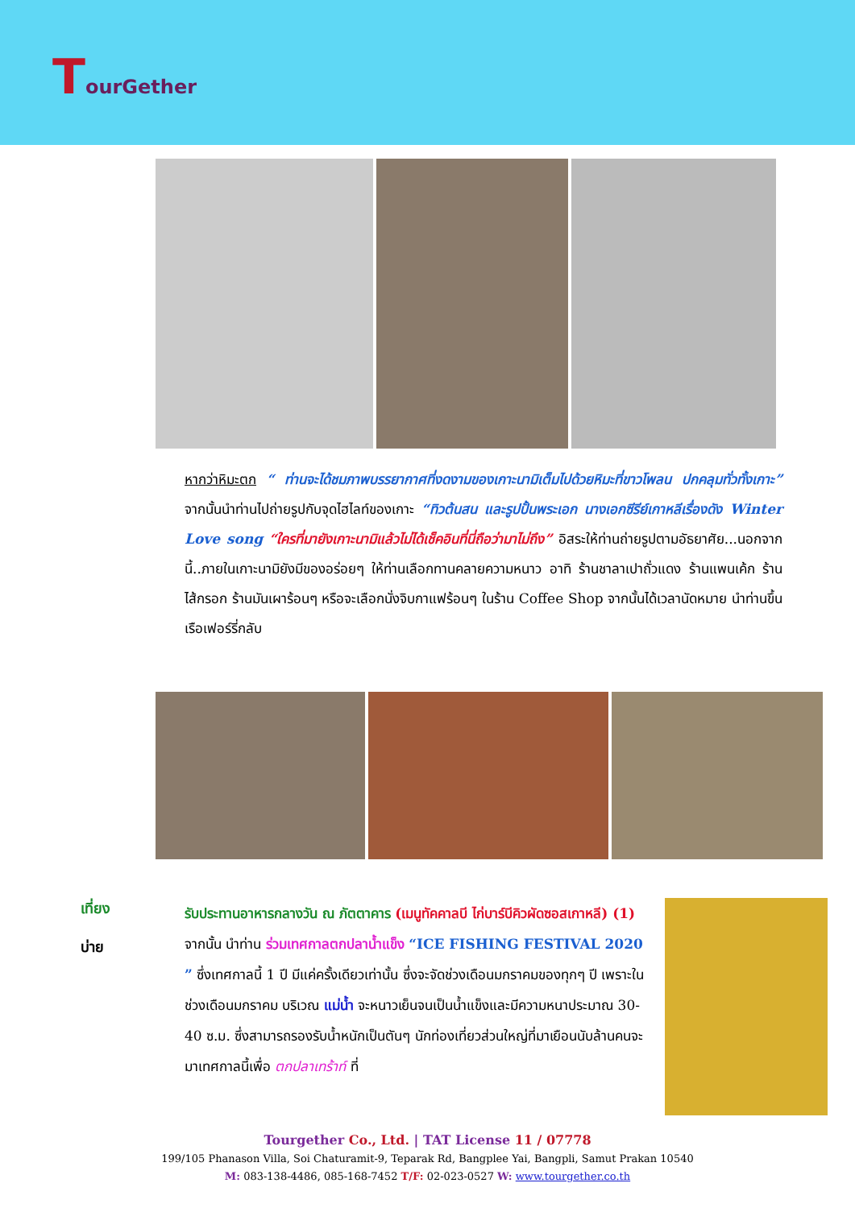TourGether
หากว่าหิมะตก “ ท่านจะได้ชมภาพบรรยากาศที่งดงามของเกาะนามิเต็มไปด้วยหิมะที่ขาวโพลน ปกคลุมทั่วทั้งเกาะ” จากนั้นนำท่านไปถ่ายรูปกับจุดไฮไลท์ของเกาะ “ทิวต้นสน และรูปปั้นพระเอก นางเอกซีรีย์เกาหลีเรื่องดัง Winter Love song “ใครที่มายังเกาะนามิแล้วไม่ได้เช็คอินที่นี่ถือว่ามาไม่ถึง” อิสระให้ท่านถ่ายรูปตามอัธยาศัย...นอกจากนี้..ภายในเกาะนามิยังมีของอร่อยๆ ให้ท่านเลือกทานคลายความหนาว อาทิ ร้านชาลาเปาถั่วแดง ร้านแพนเค้ก ร้านไส้กรอก ร้านมันเผาร้อนๆ หรือจะเลือกนั่งจิบกาแฟร้อนๆ ในร้าน Coffee Shop จากนั้นได้เวลานัดหมาย นำท่านขึ้นเรือเฟอร์รี่กลับ
เที่ยง
บ่าย
รับประทานอาหารกลางวัน ณ ภัตตาคาร (เมนูทัคคาลบี ไก่บาร์บีคิวผัดซอสเกาหลี) (1)
จากนั้น นำท่าน ร่วมเทศกาลตกปลาน้ำแข็ง “ICE FISHING FESTIVAL 2020 ” ซึ่งเทศกาลนี้ 1 ปี มีแค่ครั้งเดียวเท่านั้น ซึ่งจะจัดช่วงเดือนมกราคมของทุกๆ ปี เพราะในช่วงเดือนมกราคม บริเวณ แม่น้ำ จะหนาวเย็นจนเป็นน้ำแข็งและมีความหนาประมาณ 30-40 ซ.ม. ซึ่งสามารถรองรับน้ำหนักเป็นตันๆ นักท่องเที่ยวส่วนใหญ่ที่มาเยือนนับล้านคนจะมาเทศกาลนี้เพื่อ ตกปลาเทร้าท์ ที่
Tourgether Co., Ltd. | TAT License 11 / 07778
199/105 Phanason Villa, Soi Chaturamit-9, Teparak Rd, Bangplee Yai, Bangpli, Samut Prakan 10540
M: 083-138-4486, 085-168-7452 T/F: 02-023-0527 W: www.tourgether.co.th